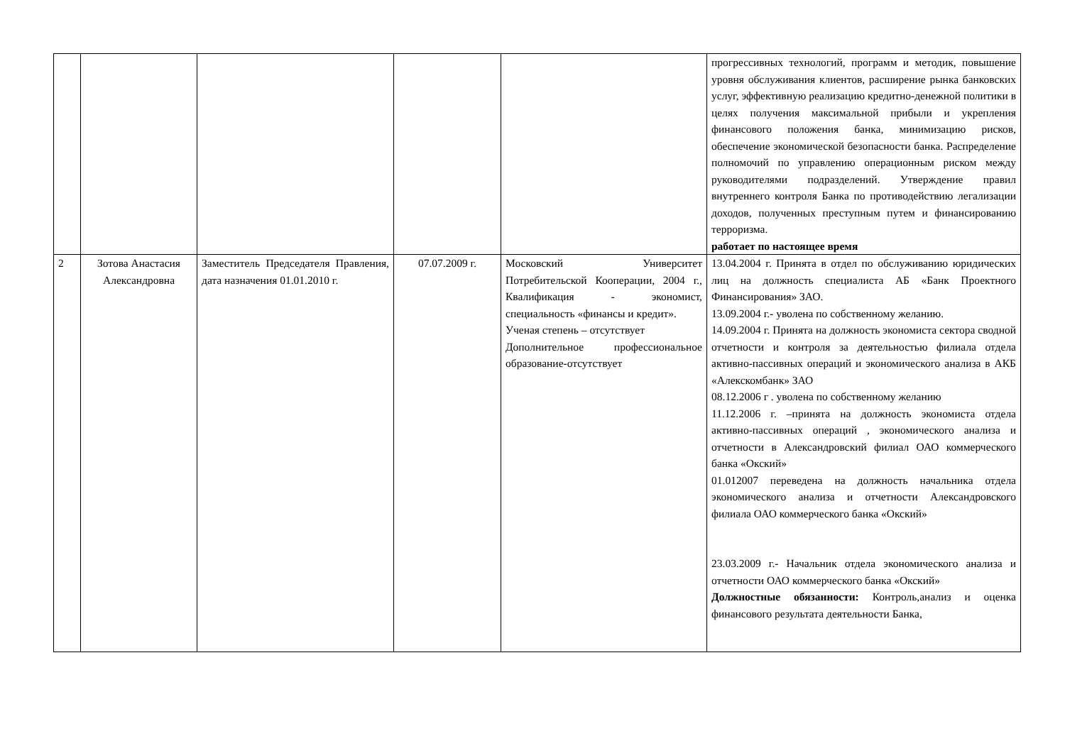| | | | | | прогрессивных технологий, программ и методик, повышение уровня обслуживания клиентов, расширение рынка банковских услуг, эффективную реализацию кредитно-денежной политики в целях получения максимальной прибыли и укрепления финансового положения банка, минимизацию рисков, обеспечение экономической безопасности банка. Распределение полномочий по управлению операционным риском между руководителями подразделений. Утверждение правил внутреннего контроля Банка по противодействию легализации доходов, полученных преступным путем и финансированию терроризма. работает по настоящее время |
| 2 | Зотова Анастасия Александровна | Заместитель Председателя Правления, дата назначения 01.01.2010 г. | 07.07.2009 г. | Московский Университет Потребительской Кооперации, 2004 г., Квалификация - экономист, специальность «финансы и кредит». Ученая степень – отсутствует Дополнительное профессиональное образование-отсутствует | 13.04.2004 г. Принята в отдел по обслуживанию юридических лиц на должность специалиста АБ «Банк Проектного Финансирования» ЗАО. 13.09.2004 г.- уволена по собственному желанию. 14.09.2004 г. Принята на должность экономиста сектора сводной отчетности и контроля за деятельностью филиала отдела активно-пассивных операций и экономического анализа в АКБ «Алекскомбанк» ЗАО 08.12.2006 г . уволена по собственному желанию 11.12.2006 г. –принята на должность экономиста отдела активно-пассивных операций , экономического анализа и отчетности в Александровский филиал ОАО коммерческого банка «Окский» 01.012007 переведена на должность начальника отдела экономического анализа и отчетности Александровского филиала ОАО коммерческого банка «Окский» 23.03.2009 г.- Начальник отдела экономического анализа и отчетности ОАО коммерческого банка «Окский» Должностные обязанности: Контроль,анализ и оценка финансового результата деятельности Банка, |